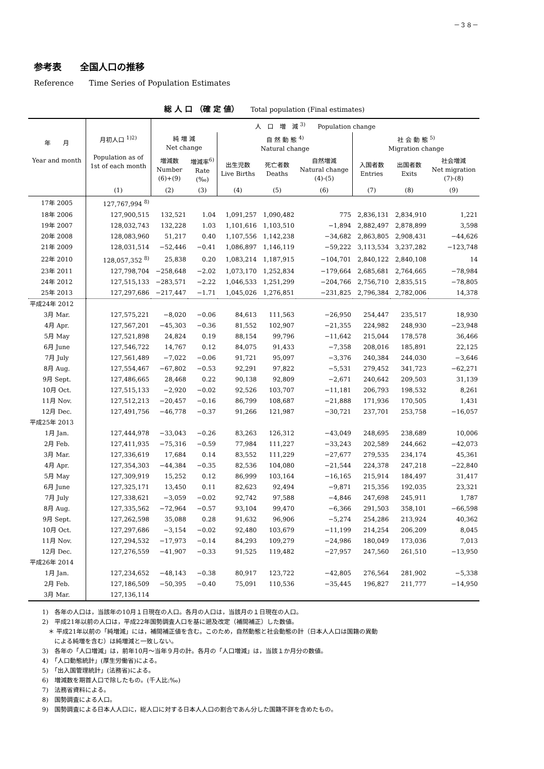－３８－
参考表　　全国人口の推移
Reference　　Time Series of Population Estimates
総 人 口 （確 定 値）　　Total population (Final estimates)
| 年 月 Year and month | 月初人口 <sup>1)2)</sup> Population as of 1st of each month | 人 口 増 減 <sup>3)</sup> Population change | | | | | | | |
| --- | --- | --- | --- | --- | --- | --- | --- | --- | --- |
| | | 純 増 減 Net change | | 自 然 動 態 <sup>4)</sup> Natural change | | | 社 会 動 態 <sup>5)</sup> Migration change | | |
| | | 増減数 Number (6)+(9) | 増減率<sup>6)</sup> Rate (‰) | 出生児数 Live Births | 死亡者数 Deaths | 自然増減 Natural change (4)-(5) | 入国者数 Entries | 出国者数 Exits | 社会増減 Net migration (7)-(8) |
| | (1) | (2) | (3) | (4) | (5) | (6) | (7) | (8) | (9) |
| 17年 2005 | 127,767,994 <sup>8)</sup> | | | | | | | | |
| 18年 2006 | 127,900,515 | 132,521 | 1.04 | 1,091,257 | 1,090,482 | 775 | 2,836,131 | 2,834,910 | 1,221 |
| 19年 2007 | 128,032,743 | 132,228 | 1.03 | 1,101,616 | 1,103,510 | −1,894 | 2,882,497 | 2,878,899 | 3,598 |
| 20年 2008 | 128,083,960 | 51,217 | 0.40 | 1,107,556 | 1,142,238 | −34,682 | 2,863,805 | 2,908,431 | −44,626 |
| 21年 2009 | 128,031,514 | −52,446 | −0.41 | 1,086,897 | 1,146,119 | −59,222 | 3,113,534 | 3,237,282 | −123,748 |
| 22年 2010 | 128,057,352 <sup>8)</sup> | 25,838 | 0.20 | 1,083,214 | 1,187,915 | −104,701 | 2,840,122 | 2,840,108 | 14 |
| 23年 2011 | 127,798,704 | −258,648 | −2.02 | 1,073,170 | 1,252,834 | −179,664 | 2,685,681 | 2,764,665 | −78,984 |
| 24年 2012 | 127,515,133 | −283,571 | −2.22 | 1,046,533 | 1,251,299 | −204,766 | 2,756,710 | 2,835,515 | −78,805 |
| 25年 2013 | 127,297,686 | −217,447 | −1.71 | 1,045,026 | 1,276,851 | −231,825 | 2,796,384 | 2,782,006 | 14,378 |
| 平成24年 2012 | | | | | | | | | |
| 3月 Mar. | 127,575,221 | −8,020 | −0.06 | 84,613 | 111,563 | −26,950 | 254,447 | 235,517 | 18,930 |
| 4月 Apr. | 127,567,201 | −45,303 | −0.36 | 81,552 | 102,907 | −21,355 | 224,982 | 248,930 | −23,948 |
| 5月 May | 127,521,898 | 24,824 | 0.19 | 88,154 | 99,796 | −11,642 | 215,044 | 178,578 | 36,466 |
| 6月 June | 127,546,722 | 14,767 | 0.12 | 84,075 | 91,433 | −7,358 | 208,016 | 185,891 | 22,125 |
| 7月 July | 127,561,489 | −7,022 | −0.06 | 91,721 | 95,097 | −3,376 | 240,384 | 244,030 | −3,646 |
| 8月 Aug. | 127,554,467 | −67,802 | −0.53 | 92,291 | 97,822 | −5,531 | 279,452 | 341,723 | −62,271 |
| 9月 Sept. | 127,486,665 | 28,468 | 0.22 | 90,138 | 92,809 | −2,671 | 240,642 | 209,503 | 31,139 |
| 10月 Oct. | 127,515,133 | −2,920 | −0.02 | 92,526 | 103,707 | −11,181 | 206,793 | 198,532 | 8,261 |
| 11月 Nov. | 127,512,213 | −20,457 | −0.16 | 86,799 | 108,687 | −21,888 | 171,936 | 170,505 | 1,431 |
| 12月 Dec. | 127,491,756 | −46,778 | −0.37 | 91,266 | 121,987 | −30,721 | 237,701 | 253,758 | −16,057 |
| 平成25年 2013 | | | | | | | | | |
| 1月 Jan. | 127,444,978 | −33,043 | −0.26 | 83,263 | 126,312 | −43,049 | 248,695 | 238,689 | 10,006 |
| 2月 Feb. | 127,411,935 | −75,316 | −0.59 | 77,984 | 111,227 | −33,243 | 202,589 | 244,662 | −42,073 |
| 3月 Mar. | 127,336,619 | 17,684 | 0.14 | 83,552 | 111,229 | −27,677 | 279,535 | 234,174 | 45,361 |
| 4月 Apr. | 127,354,303 | −44,384 | −0.35 | 82,536 | 104,080 | −21,544 | 224,378 | 247,218 | −22,840 |
| 5月 May | 127,309,919 | 15,252 | 0.12 | 86,999 | 103,164 | −16,165 | 215,914 | 184,497 | 31,417 |
| 6月 June | 127,325,171 | 13,450 | 0.11 | 82,623 | 92,494 | −9,871 | 215,356 | 192,035 | 23,321 |
| 7月 July | 127,338,621 | −3,059 | −0.02 | 92,742 | 97,588 | −4,846 | 247,698 | 245,911 | 1,787 |
| 8月 Aug. | 127,335,562 | −72,964 | −0.57 | 93,104 | 99,470 | −6,366 | 291,503 | 358,101 | −66,598 |
| 9月 Sept. | 127,262,598 | 35,088 | 0.28 | 91,632 | 96,906 | −5,274 | 254,286 | 213,924 | 40,362 |
| 10月 Oct. | 127,297,686 | −3,154 | −0.02 | 92,480 | 103,679 | −11,199 | 214,254 | 206,209 | 8,045 |
| 11月 Nov. | 127,294,532 | −17,973 | −0.14 | 84,293 | 109,279 | −24,986 | 180,049 | 173,036 | 7,013 |
| 12月 Dec. | 127,276,559 | −41,907 | −0.33 | 91,525 | 119,482 | −27,957 | 247,560 | 261,510 | −13,950 |
| 平成26年 2014 | | | | | | | | | |
| 1月 Jan. | 127,234,652 | −48,143 | −0.38 | 80,917 | 123,722 | −42,805 | 276,564 | 281,902 | −5,338 |
| 2月 Feb. | 127,186,509 | −50,395 | −0.40 | 75,091 | 110,536 | −35,445 | 196,827 | 211,777 | −14,950 |
| 3月 Mar. | 127,136,114 | | | | | | | | |
1)　各年の人口は，当該年の10月１日現在の人口。各月の人口は，当該月の１日現在の人口。
2)　平成21年以前の人口は，平成22年国勢調査人口を基に遡及改定（補間補正）した数値。
　＊ 平成21年以前の「純増減」には，補間補正値を含む。このため，自然動態と社会動態の計（日本人人口は国籍の異動
　　による純増を含む）は純増減と一致しない。
3)　各年の「人口増減」は，前年10月～当年９月の計。各月の「人口増減」は，当該１か月分の数値。
4)　「人口動態統計」(厚生労働省)による。
5)　「出入国管理統計」(法務省)による。
6)　増減数を期首人口で除したもの。(千人比:‰)
7)　法務省資料による。
8)　国勢調査による人口。
9)　国勢調査による日本人人口に，総人口に対する日本人人口の割合であん分した国籍不詳を含めたもの。